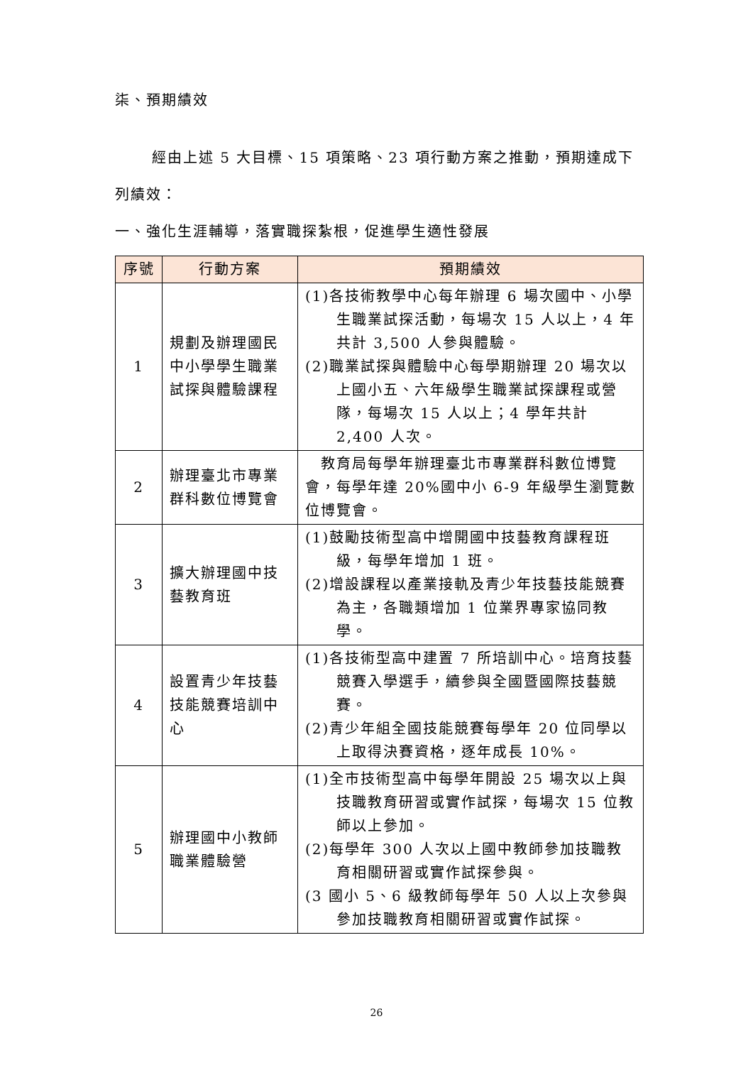柒、預期績效
經由上述 5 大目標、15 項策略、23 項行動方案之推動，預期達成下列績效：
一、強化生涯輔導，落實職探紮根，促進學生適性發展
| 序號 | 行動方案 | 預期績效 |
| --- | --- | --- |
| 1 | 規劃及辦理國民中小學學生職業試探與體驗課程 | (1)各技術教學中心每年辦理 6 場次國中、小學生職業試探活動，每場次 15 人以上，4 年共計 3,500 人參與體驗。 (2)職業試探與體驗中心每學期辦理 20 場次以上國小五、六年級學生職業試探課程或營隊，每場次 15 人以上；4 學年共計 2,400 人次。 |
| 2 | 辦理臺北市專業群科數位博覽會 | 教育局每學年辦理臺北市專業群科數位博覽會，每學年達 20%國中小 6-9 年級學生瀏覽數位博覽會。 |
| 3 | 擴大辦理國中技藝教育班 | (1)鼓勵技術型高中增開國中技藝教育課程班級，每學年增加 1 班。 (2)增設課程以產業接軌及青少年技藝技能競賽為主，各職類增加 1 位業界專家協同教學。 |
| 4 | 設置青少年技藝技能競賽培訓中心 | (1)各技術型高中建置 7 所培訓中心。培育技藝競賽入學選手，續參與全國暨國際技藝競賽。 (2)青少年組全國技能競賽每學年 20 位同學以上取得決賽資格，逐年成長 10%。 |
| 5 | 辦理國中小教師職業體驗營 | (1)全市技術型高中每學年開設 25 場次以上與技職教育研習或實作試探，每場次 15 位教師以上參加。 (2)每學年 300 人次以上國中教師參加技職教育相關研習或實作試探參與。 (3 國小 5、6 級教師每學年 50 人以上次參與參加技職教育相關研習或實作試探。 |
26